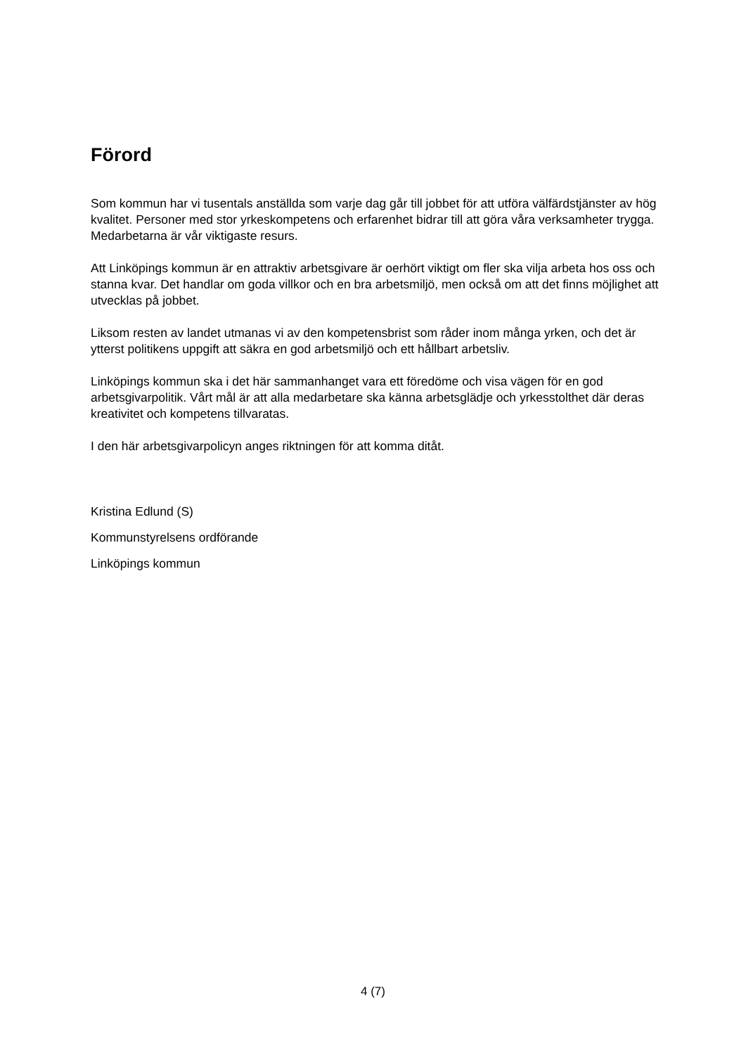Förord
Som kommun har vi tusentals anställda som varje dag går till jobbet för att utföra välfärdstjänster av hög kvalitet. Personer med stor yrkeskompetens och erfarenhet bidrar till att göra våra verksamheter trygga. Medarbetarna är vår viktigaste resurs.
Att Linköpings kommun är en attraktiv arbetsgivare är oerhört viktigt om fler ska vilja arbeta hos oss och stanna kvar. Det handlar om goda villkor och en bra arbetsmiljö, men också om att det finns möjlighet att utvecklas på jobbet.
Liksom resten av landet utmanas vi av den kompetensbrist som råder inom många yrken, och det är ytterst politikens uppgift att säkra en god arbetsmiljö och ett hållbart arbetsliv.
Linköpings kommun ska i det här sammanhanget vara ett föredöme och visa vägen för en god arbetsgivarpolitik. Vårt mål är att alla medarbetare ska känna arbetsglädje och yrkesstolthet där deras kreativitet och kompetens tillvaratas.
I den här arbetsgivarpolicyn anges riktningen för att komma ditåt.
Kristina Edlund (S)
Kommunstyrelsens ordförande
Linköpings kommun
4 (7)